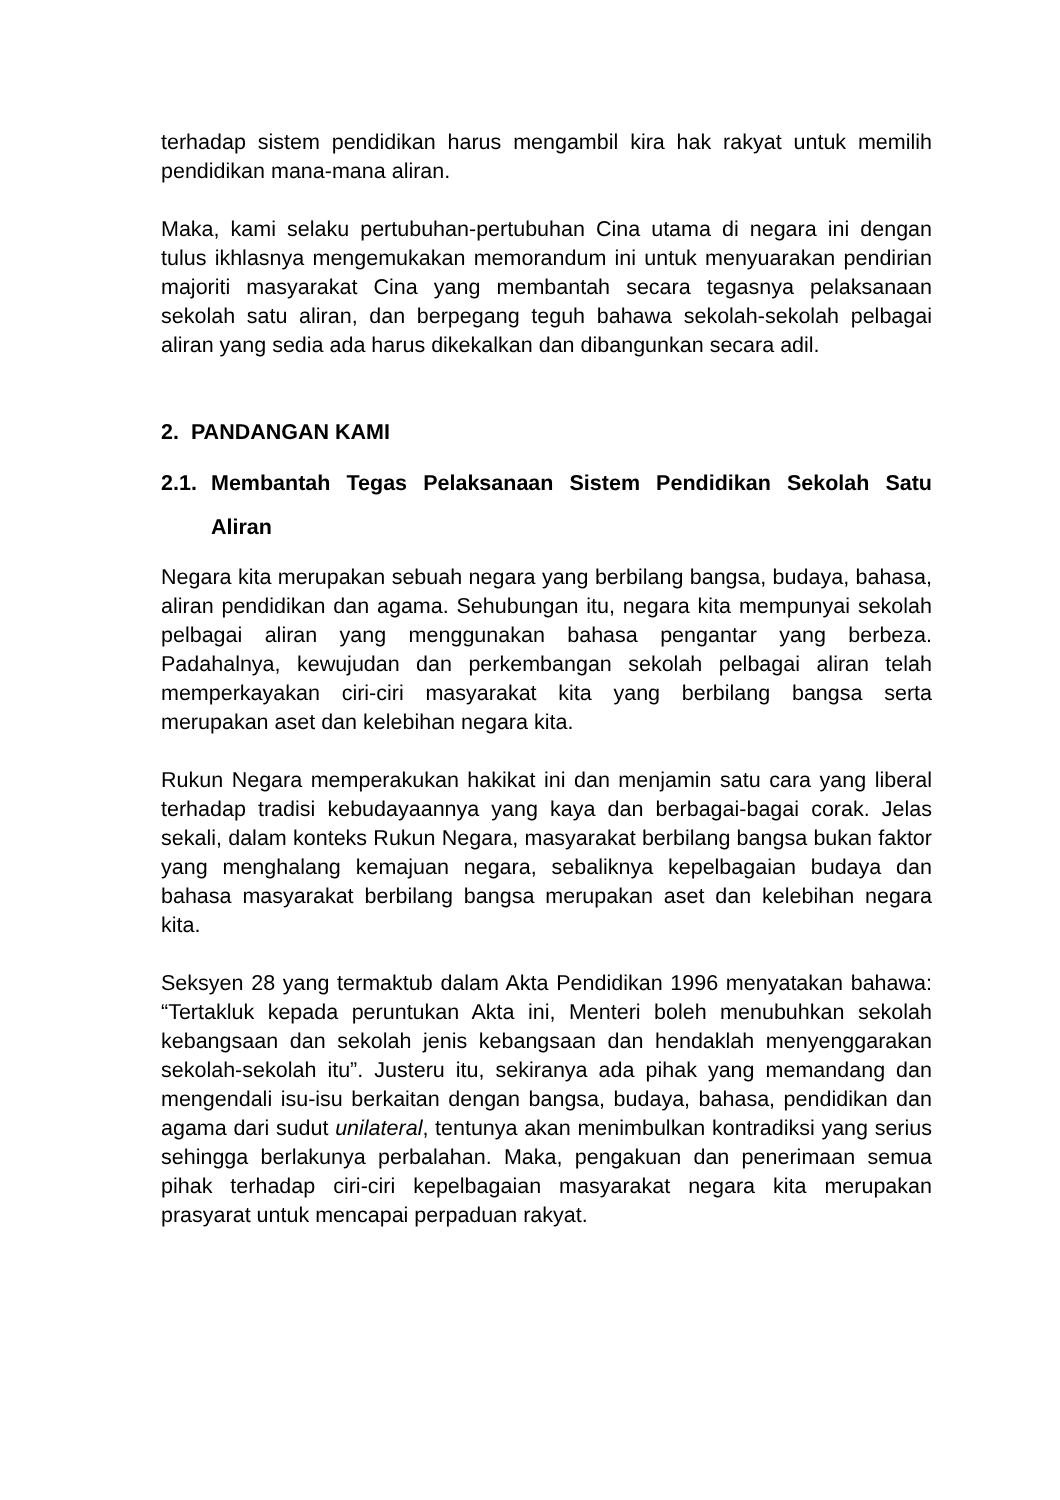terhadap sistem pendidikan harus mengambil kira hak rakyat untuk memilih pendidikan mana-mana aliran.
Maka, kami selaku pertubuhan-pertubuhan Cina utama di negara ini dengan tulus ikhlasnya mengemukakan memorandum ini untuk menyuarakan pendirian majoriti masyarakat Cina yang membantah secara tegasnya pelaksanaan sekolah satu aliran, dan berpegang teguh bahawa sekolah-sekolah pelbagai aliran yang sedia ada harus dikekalkan dan dibangunkan secara adil.
2. PANDANGAN KAMI
2.1. Membantah Tegas Pelaksanaan Sistem Pendidikan Sekolah Satu Aliran
Negara kita merupakan sebuah negara yang berbilang bangsa, budaya, bahasa, aliran pendidikan dan agama. Sehubungan itu, negara kita mempunyai sekolah pelbagai aliran yang menggunakan bahasa pengantar yang berbeza. Padahalnya, kewujudan dan perkembangan sekolah pelbagai aliran telah memperkayakan ciri-ciri masyarakat kita yang berbilang bangsa serta merupakan aset dan kelebihan negara kita.
Rukun Negara memperakukan hakikat ini dan menjamin satu cara yang liberal terhadap tradisi kebudayaannya yang kaya dan berbagai-bagai corak. Jelas sekali, dalam konteks Rukun Negara, masyarakat berbilang bangsa bukan faktor yang menghalang kemajuan negara, sebaliknya kepelbagaian budaya dan bahasa masyarakat berbilang bangsa merupakan aset dan kelebihan negara kita.
Seksyen 28 yang termaktub dalam Akta Pendidikan 1996 menyatakan bahawa: “Tertakluk kepada peruntukan Akta ini, Menteri boleh menubuhkan sekolah kebangsaan dan sekolah jenis kebangsaan dan hendaklah menyenggarakan sekolah-sekolah itu”. Justeru itu, sekiranya ada pihak yang memandang dan mengendali isu-isu berkaitan dengan bangsa, budaya, bahasa, pendidikan dan agama dari sudut unilateral, tentunya akan menimbulkan kontradiksi yang serius sehingga berlakunya perbalahan. Maka, pengakuan dan penerimaan semua pihak terhadap ciri-ciri kepelbagaian masyarakat negara kita merupakan prasyarat untuk mencapai perpaduan rakyat.